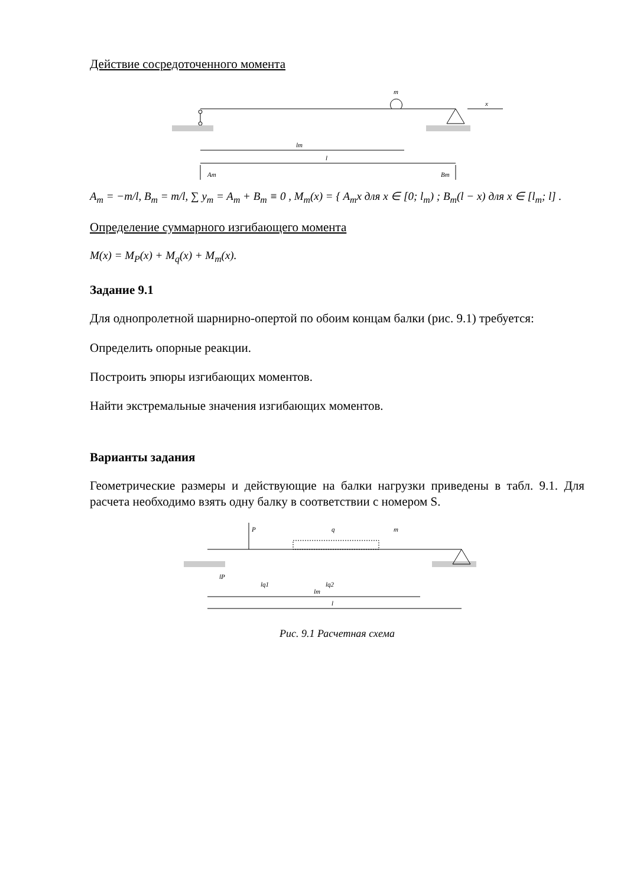Действие сосредоточенного момента
m
x
lm
l
Am
Bm
A<sub>m</sub> = −m/l, B<sub>m</sub> = m/l, ∑ y<sub>m</sub> = A<sub>m</sub> + B<sub>m</sub> ≡ 0 , M<sub>m</sub>(x) = { A<sub>m</sub>x для x ∈ [0; l<sub>m</sub>) ; B<sub>m</sub>(l − x) для x ∈ [l<sub>m</sub>; l] .
Определение суммарного изгибающего момента
M(x) = M<sub>P</sub>(x) + M<sub>q</sub>(x) + M<sub>m</sub>(x).
Задание 9.1
Для однопролетной шарнирно-опертой по обоим концам балки (рис. 9.1) требуется:
Определить опорные реакции.
Построить эпюры изгибающих моментов.
Найти экстремальные значения изгибающих моментов.
Варианты задания
Геометрические размеры и действующие на балки нагрузки приведены в табл. 9.1. Для расчета необходимо взять одну балку в соответствии с номером S.
P
q
m
lP
lq1
lq2
lm
l
Рис. 9.1 Расчетная схема